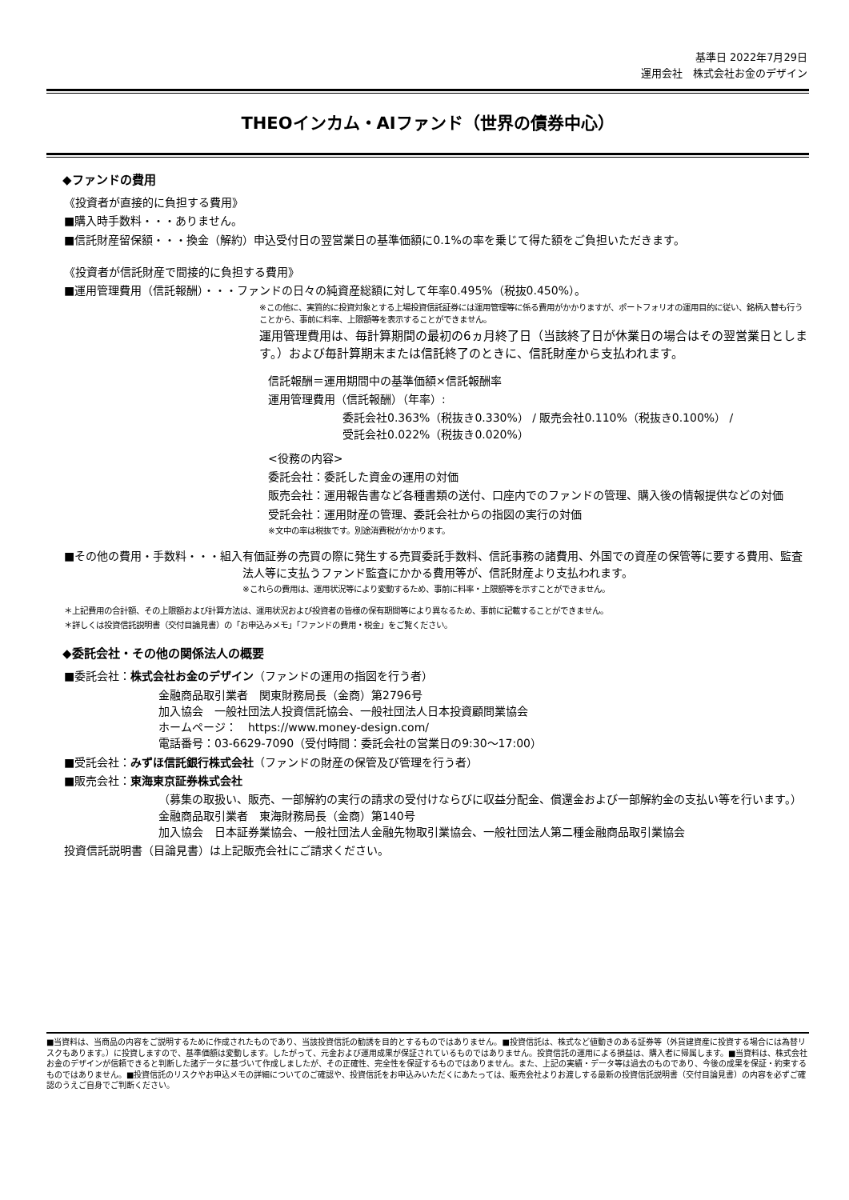基準日 2022年7月29日
運用会社　株式会社お金のデザイン
THEOインカム・AIファンド（世界の債券中心）
◆ファンドの費用
《投資者が直接的に負担する費用》
■購入時手数料・・・ありません。
■信託財産留保額・・・換金（解約）申込受付日の翌営業日の基準価額に0.1%の率を乗じて得た額をご負担いただきます。
《投資者が信託財産で間接的に負担する費用》
■運用管理費用（信託報酬）・・・ファンドの日々の純資産総額に対して年率0.495%（税抜0.450%）。
※この他に、実質的に投資対象とする上場投資信託証券には運用管理等に係る費用がかかりますが、ポートフォリオの運用目的に従い、銘柄入替も行うことから、事前に料率、上限額等を表示することができません。
運用管理費用は、毎計算期間の最初の6ヵ月終了日（当該終了日が休業日の場合はその翌営業日とします。）および毎計算期末または信託終了のときに、信託財産から支払われます。
信託報酬＝運用期間中の基準価額×信託報酬率
運用管理費用（信託報酬）（年率）:
委託会社0.363%（税抜き0.330%） / 販売会社0.110%（税抜き0.100%） /
受託会社0.022%（税抜き0.020%）
<役務の内容>
委託会社：委託した資金の運用の対価
販売会社：運用報告書など各種書類の送付、口座内でのファンドの管理、購入後の情報提供などの対価
受託会社：運用財産の管理、委託会社からの指図の実行の対価
※文中の率は税抜です。別途消費税がかかります。
■その他の費用・手数料・・・組入有価証券の売買の際に発生する売買委託手数料、信託事務の諸費用、外国での資産の保管等に要する費用、監査法人等に支払うファンド監査にかかる費用等が、信託財産より支払われます。
※これらの費用は、運用状況等により変動するため、事前に料率・上限額等を示すことができません。
＊上記費用の合計額、その上限額および計算方法は、運用状況および投資者の皆様の保有期間等により異なるため、事前に記載することができません。
＊詳しくは投資信託説明書（交付目論見書）の「お申込みメモ」「ファンドの費用・税金」をご覧ください。
◆委託会社・その他の関係法人の概要
■委託会社：株式会社お金のデザイン（ファンドの運用の指図を行う者）
金融商品取引業者　関東財務局長（金商）第2796号
加入協会　一般社団法人投資信託協会、一般社団法人日本投資顧問業協会
ホームページ：　https://www.money-design.com/
電話番号：03-6629-7090（受付時間：委託会社の営業日の9:30～17:00）
■受託会社：みずほ信託銀行株式会社（ファンドの財産の保管及び管理を行う者）
■販売会社：東海東京証券株式会社
（募集の取扱い、販売、一部解約の実行の請求の受付けならびに収益分配金、償還金および一部解約金の支払い等を行います。）
金融商品取引業者　東海財務局長（金商）第140号
加入協会　日本証券業協会、一般社団法人金融先物取引業協会、一般社団法人第二種金融商品取引業協会
投資信託説明書（目論見書）は上記販売会社にご請求ください。
■当資料は、当商品の内容をご説明するために作成されたものであり、当該投資信託の勧誘を目的とするものではありません。■投資信託は、株式など値動きのある証券等（外貨建資産に投資する場合には為替リスクもあります。）に投資しますので、基準価額は変動します。したがって、元金および運用成果が保証されているものではありません。投資信託の運用による損益は、購入者に帰属します。■当資料は、株式会社お金のデザインが信頼できると判断した諸データに基づいて作成しましたが、その正確性、完全性を保証するものではありません。また、上記の実績・データ等は過去のものであり、今後の成果を保証・約束するものではありません。■投資信託のリスクやお申込メモの詳細についてのご確認や、投資信託をお申込みいただくにあたっては、販売会社よりお渡しする最新の投資信託説明書（交付目論見書）の内容を必ずご確認のうえご自身でご判断ください。